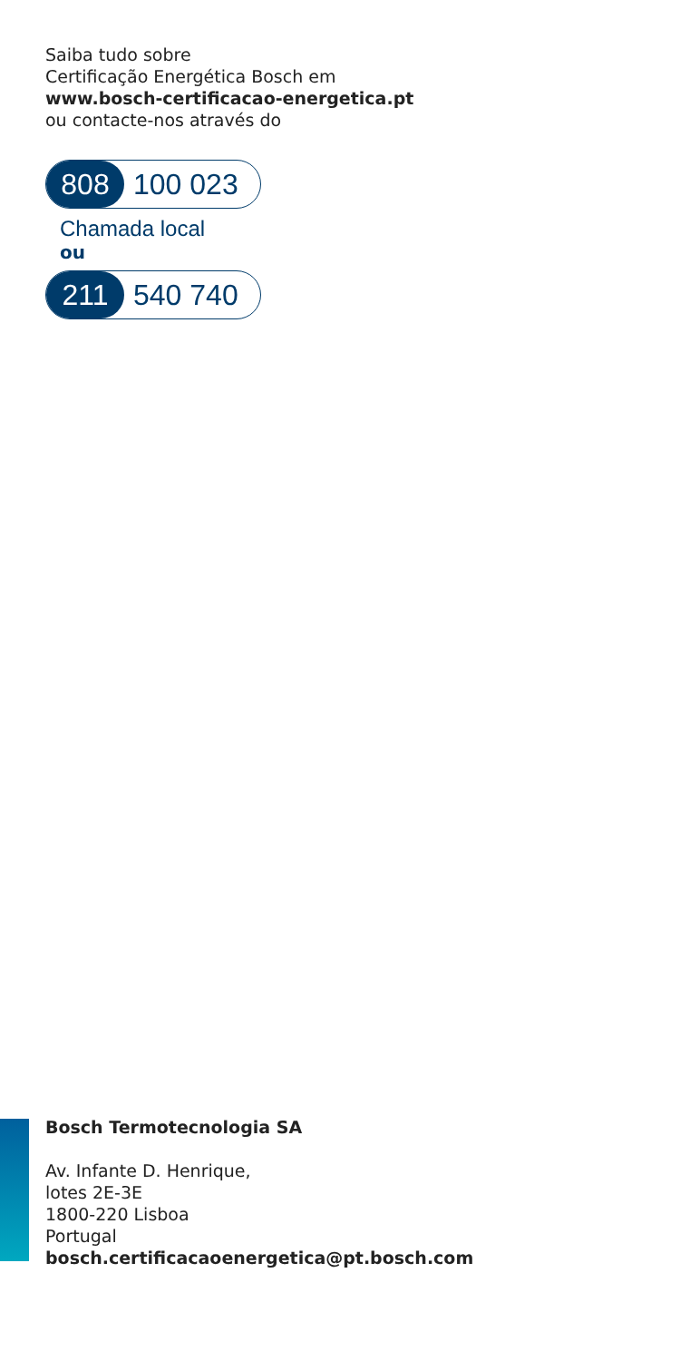Saiba tudo sobre
Certificação Energética Bosch em
www.bosch-certificacao-energetica.pt
ou contacte-nos através do
808 100 023
Chamada local
ou
211 540 740
Bosch Termotecnologia SA
Av. Infante D. Henrique,
lotes 2E-3E
1800-220 Lisboa
Portugal
bosch.certificacaoenergetica@pt.bosch.com